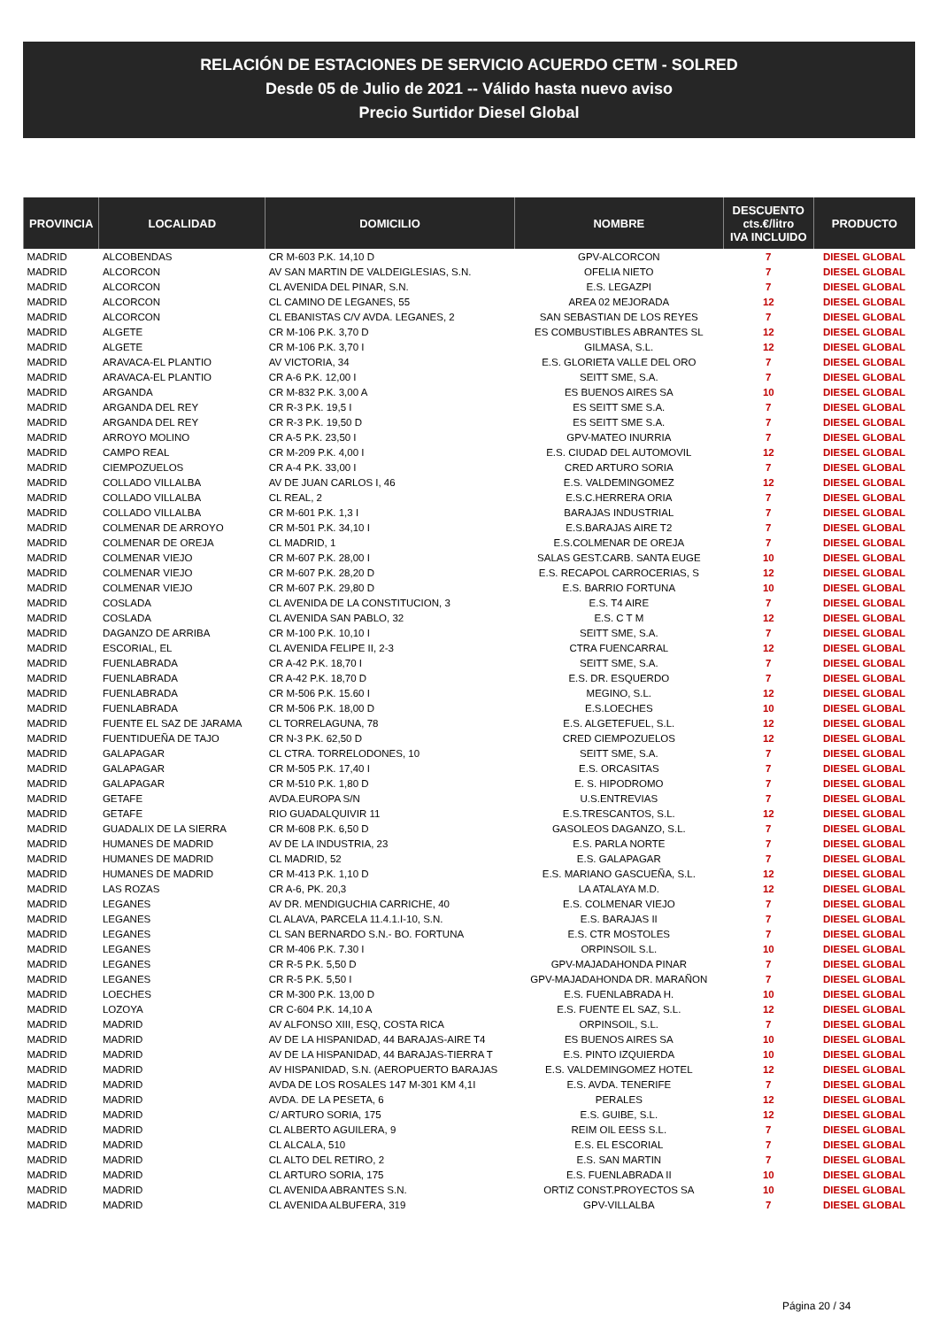RELACIÓN DE ESTACIONES DE SERVICIO ACUERDO CETM - SOLRED
Desde 05 de Julio de 2021 -- Válido hasta nuevo aviso
Precio Surtidor Diesel Global
| PROVINCIA | LOCALIDAD | DOMICILIO | NOMBRE | DESCUENTO cts.€/litro IVA INCLUIDO | PRODUCTO |
| --- | --- | --- | --- | --- | --- |
| MADRID | ALCOBENDAS | CR M-603 P.K. 14,10 D | GPV-ALCORCON | 7 | DIESEL GLOBAL |
| MADRID | ALCORCON | AV SAN MARTIN DE VALDEIGLESIAS, S.N. | OFELIA NIETO | 7 | DIESEL GLOBAL |
| MADRID | ALCORCON | CL AVENIDA DEL PINAR, S.N. | E.S. LEGAZPI | 7 | DIESEL GLOBAL |
| MADRID | ALCORCON | CL CAMINO DE LEGANES, 55 | AREA 02 MEJORADA | 12 | DIESEL GLOBAL |
| MADRID | ALCORCON | CL EBANISTAS C/V AVDA. LEGANES, 2 | SAN SEBASTIAN DE LOS REYES | 7 | DIESEL GLOBAL |
| MADRID | ALGETE | CR M-106 P.K. 3,70 D | ES COMBUSTIBLES ABRANTES SL | 12 | DIESEL GLOBAL |
| MADRID | ALGETE | CR M-106 P.K. 3,70 I | GILMASA, S.L. | 12 | DIESEL GLOBAL |
| MADRID | ARAVACA-EL PLANTIO | AV VICTORIA, 34 | E.S. GLORIETA VALLE DEL ORO | 7 | DIESEL GLOBAL |
| MADRID | ARAVACA-EL PLANTIO | CR A-6 P.K. 12,00 I | SEITT SME, S.A. | 7 | DIESEL GLOBAL |
| MADRID | ARGANDA | CR M-832 P.K. 3,00 A | ES BUENOS AIRES SA | 10 | DIESEL GLOBAL |
| MADRID | ARGANDA DEL REY | CR R-3 P.K. 19,5 I | ES SEITT SME S.A. | 7 | DIESEL GLOBAL |
| MADRID | ARGANDA DEL REY | CR R-3 P.K. 19,50 D | ES SEITT SME S.A. | 7 | DIESEL GLOBAL |
| MADRID | ARROYO MOLINO | CR A-5 P.K. 23,50 I | GPV-MATEO INURRIA | 7 | DIESEL GLOBAL |
| MADRID | CAMPO REAL | CR M-209 P.K. 4,00 I | E.S. CIUDAD DEL AUTOMOVIL | 12 | DIESEL GLOBAL |
| MADRID | CIEMPOZUELOS | CR A-4 P.K. 33,00 I | CRED ARTURO SORIA | 7 | DIESEL GLOBAL |
| MADRID | COLLADO VILLALBA | AV DE JUAN CARLOS I, 46 | E.S. VALDEMINGOMEZ | 12 | DIESEL GLOBAL |
| MADRID | COLLADO VILLALBA | CL REAL, 2 | E.S.C.HERRERA ORIA | 7 | DIESEL GLOBAL |
| MADRID | COLLADO VILLALBA | CR M-601 P.K. 1,3 I | BARAJAS INDUSTRIAL | 7 | DIESEL GLOBAL |
| MADRID | COLMENAR DE ARROYO | CR M-501 P.K. 34,10 I | E.S.BARAJAS AIRE T2 | 7 | DIESEL GLOBAL |
| MADRID | COLMENAR DE OREJA | CL MADRID, 1 | E.S.COLMENAR DE OREJA | 7 | DIESEL GLOBAL |
| MADRID | COLMENAR VIEJO | CR M-607 P.K. 28,00 I | SALAS GEST.CARB. SANTA EUGE | 10 | DIESEL GLOBAL |
| MADRID | COLMENAR VIEJO | CR M-607 P.K. 28,20 D | E.S. RECAPOL CARROCERIAS, S | 12 | DIESEL GLOBAL |
| MADRID | COLMENAR VIEJO | CR M-607 P.K. 29,80 D | E.S. BARRIO FORTUNA | 10 | DIESEL GLOBAL |
| MADRID | COSLADA | CL AVENIDA DE LA CONSTITUCION, 3 | E.S. T4 AIRE | 7 | DIESEL GLOBAL |
| MADRID | COSLADA | CL AVENIDA SAN PABLO, 32 | E.S. C T M | 12 | DIESEL GLOBAL |
| MADRID | DAGANZO DE ARRIBA | CR M-100 P.K. 10,10 I | SEITT SME, S.A. | 7 | DIESEL GLOBAL |
| MADRID | ESCORIAL, EL | CL AVENIDA FELIPE II, 2-3 | CTRA FUENCARRAL | 12 | DIESEL GLOBAL |
| MADRID | FUENLABRADA | CR A-42 P.K. 18,70 I | SEITT SME, S.A. | 7 | DIESEL GLOBAL |
| MADRID | FUENLABRADA | CR A-42 P.K. 18,70 D | E.S. DR. ESQUERDO | 7 | DIESEL GLOBAL |
| MADRID | FUENLABRADA | CR M-506 P.K. 15.60 I | MEGINO, S.L. | 12 | DIESEL GLOBAL |
| MADRID | FUENLABRADA | CR M-506 P.K. 18,00 D | E.S.LOECHES | 10 | DIESEL GLOBAL |
| MADRID | FUENTE EL SAZ DE JARAMA | CL TORRELAGUNA, 78 | E.S. ALGETEFUEL, S.L. | 12 | DIESEL GLOBAL |
| MADRID | FUENTIDUEÑA DE TAJO | CR N-3 P.K. 62,50 D | CRED CIEMPOZUELOS | 12 | DIESEL GLOBAL |
| MADRID | GALAPAGAR | CL CTRA. TORRELODONES, 10 | SEITT SME, S.A. | 7 | DIESEL GLOBAL |
| MADRID | GALAPAGAR | CR M-505 P.K. 17,40 I | E.S. ORCASITAS | 7 | DIESEL GLOBAL |
| MADRID | GALAPAGAR | CR M-510 P.K. 1,80 D | E. S. HIPODROMO | 7 | DIESEL GLOBAL |
| MADRID | GETAFE | AVDA.EUROPA S/N | U.S.ENTREVIAS | 7 | DIESEL GLOBAL |
| MADRID | GETAFE | RIO GUADALQUIVIR 11 | E.S.TRESCANTOS, S.L. | 12 | DIESEL GLOBAL |
| MADRID | GUADALIX DE LA SIERRA | CR M-608 P.K. 6,50 D | GASOLEOS DAGANZO, S.L. | 7 | DIESEL GLOBAL |
| MADRID | HUMANES DE MADRID | AV DE LA INDUSTRIA, 23 | E.S. PARLA NORTE | 7 | DIESEL GLOBAL |
| MADRID | HUMANES DE MADRID | CL MADRID, 52 | E.S. GALAPAGAR | 7 | DIESEL GLOBAL |
| MADRID | HUMANES DE MADRID | CR M-413 P.K. 1,10 D | E.S. MARIANO GASCUEÑA, S.L. | 12 | DIESEL GLOBAL |
| MADRID | LAS ROZAS | CR A-6, PK. 20,3 | LA ATALAYA M.D. | 12 | DIESEL GLOBAL |
| MADRID | LEGANES | AV DR. MENDIGUCHIA CARRICHE, 40 | E.S. COLMENAR VIEJO | 7 | DIESEL GLOBAL |
| MADRID | LEGANES | CL ALAVA, PARCELA 11.4.1.I-10, S.N. | E.S. BARAJAS II | 7 | DIESEL GLOBAL |
| MADRID | LEGANES | CL SAN BERNARDO S.N.- BO. FORTUNA | E.S. CTR MOSTOLES | 7 | DIESEL GLOBAL |
| MADRID | LEGANES | CR M-406 P.K. 7.30 I | ORPINSOIL S.L. | 10 | DIESEL GLOBAL |
| MADRID | LEGANES | CR R-5 P.K. 5,50 D | GPV-MAJADAHONDA PINAR | 7 | DIESEL GLOBAL |
| MADRID | LEGANES | CR R-5 P.K. 5,50 I | GPV-MAJADAHONDA DR. MARAÑON | 7 | DIESEL GLOBAL |
| MADRID | LOECHES | CR M-300 P.K. 13,00 D | E.S. FUENLABRADA H. | 10 | DIESEL GLOBAL |
| MADRID | LOZOYA | CR C-604 P.K. 14,10 A | E.S. FUENTE EL SAZ, S.L. | 12 | DIESEL GLOBAL |
| MADRID | MADRID | AV ALFONSO XIII, ESQ, COSTA RICA | ORPINSOIL, S.L. | 7 | DIESEL GLOBAL |
| MADRID | MADRID | AV DE LA HISPANIDAD, 44 BARAJAS-AIRE T4 | ES BUENOS AIRES SA | 10 | DIESEL GLOBAL |
| MADRID | MADRID | AV DE LA HISPANIDAD, 44 BARAJAS-TIERRA T | E.S. PINTO IZQUIERDA | 10 | DIESEL GLOBAL |
| MADRID | MADRID | AV HISPANIDAD, S.N. (AEROPUERTO BARAJAS | E.S. VALDEMINGOMEZ HOTEL | 12 | DIESEL GLOBAL |
| MADRID | MADRID | AVDA DE LOS ROSALES 147 M-301 KM 4,1I | E.S. AVDA. TENERIFE | 7 | DIESEL GLOBAL |
| MADRID | MADRID | AVDA. DE LA PESETA, 6 | PERALES | 12 | DIESEL GLOBAL |
| MADRID | MADRID | C/ ARTURO SORIA, 175 | E.S. GUIBE, S.L. | 12 | DIESEL GLOBAL |
| MADRID | MADRID | CL ALBERTO AGUILERA, 9 | REIM OIL EESS S.L. | 7 | DIESEL GLOBAL |
| MADRID | MADRID | CL ALCALA, 510 | E.S. EL ESCORIAL | 7 | DIESEL GLOBAL |
| MADRID | MADRID | CL ALTO DEL RETIRO, 2 | E.S. SAN MARTIN | 7 | DIESEL GLOBAL |
| MADRID | MADRID | CL ARTURO SORIA, 175 | E.S. FUENLABRADA II | 10 | DIESEL GLOBAL |
| MADRID | MADRID | CL AVENIDA ABRANTES S.N. | ORTIZ CONST.PROYECTOS SA | 10 | DIESEL GLOBAL |
| MADRID | MADRID | CL AVENIDA ALBUFERA, 319 | GPV-VILLALBA | 7 | DIESEL GLOBAL |
Página 20 / 34